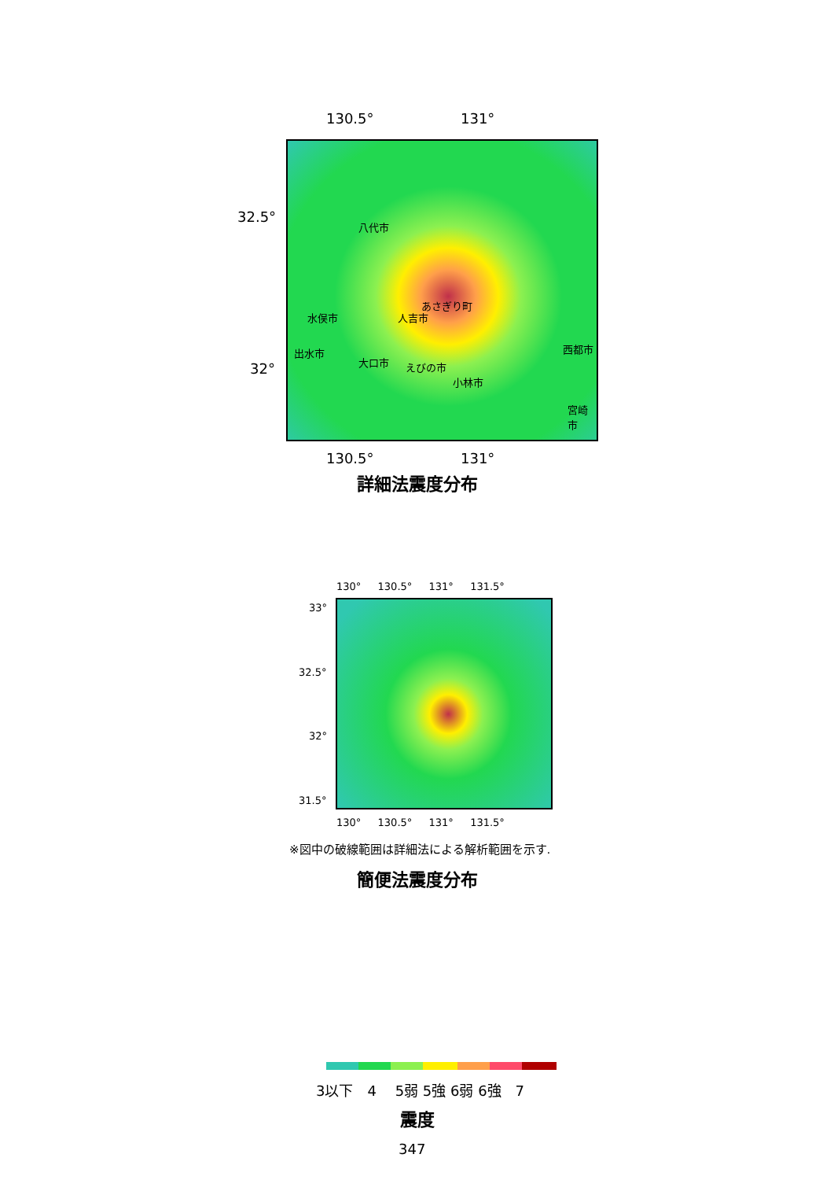130.5° 131°
32.5°
32°
八代市
水俣市 人吉市
あさぎり町
出水市
大口市 えびの市
小林市
西都市
宮崎市
130.5° 131°
詳細法震度分布
130° 　 130.5° 　 131° 　 131.5°
33°
32.5°
32°
31.5°
130° 　 130.5° 　 131° 　 131.5°
※図中の破線範囲は詳細法による解析範囲を示す.
簡便法震度分布
3以下　4　 5弱 5強 6弱 6強　7
震度
347